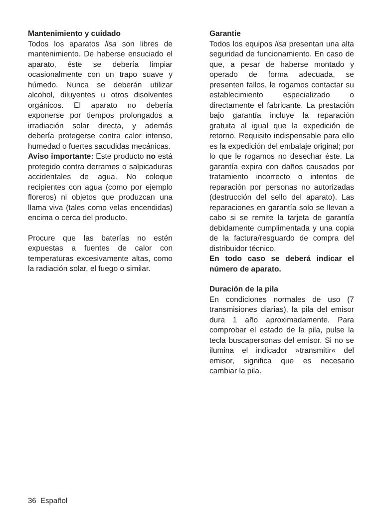Mantenimiento y cuidado
Todos los aparatos lisa son libres de mantenimiento. De haberse ensuciado el aparato, éste se debería limpiar ocasionalmente con un trapo suave y húmedo. Nunca se deberán utilizar alcohol, diluyentes u otros disolventes orgánicos. El aparato no debería exponerse por tiempos prolongados a irradiación solar directa, y además debería protegerse contra calor intenso, humedad o fuertes sacudidas mecánicas.
Aviso importante: Este producto no está protegido contra derrames o salpicaduras accidentales de agua. No coloque recipientes con agua (como por ejemplo floreros) ni objetos que produzcan una llama viva (tales como velas encendidas) encima o cerca del producto.
Procure que las baterías no estén expuestas a fuentes de calor con temperaturas excesivamente altas, como la radiación solar, el fuego o similar.
Garantie
Todos los equipos lisa presentan una alta seguridad de funcionamiento. En caso de que, a pesar de haberse montado y operado de forma adecuada, se presenten fallos, le rogamos contactar su establecimiento especializado o directamente el fabricante. La prestación bajo garantía incluye la reparación gratuita al igual que la expedición de retorno. Requisito indispensable para ello es la expedición del embalaje original; por lo que le rogamos no desechar éste. La garantía expira con daños causados por tratamiento incorrecto o intentos de reparación por personas no autorizadas (destrucción del sello del aparato). Las reparaciones en garantía solo se llevan a cabo si se remite la tarjeta de garantía debidamente cumplimentada y una copia de la factura/resguardo de compra del distribuidor técnico.
En todo caso se deberá indicar el número de aparato.
Duración de la pila
En condiciones normales de uso (7 transmisiones diarias), la pila del emisor dura 1 año aproximadamente. Para comprobar el estado de la pila, pulse la tecla buscapersonas del emisor. Si no se ilumina el indicador »transmitir« del emisor, significa que es necesario cambiar la pila.
36 Español